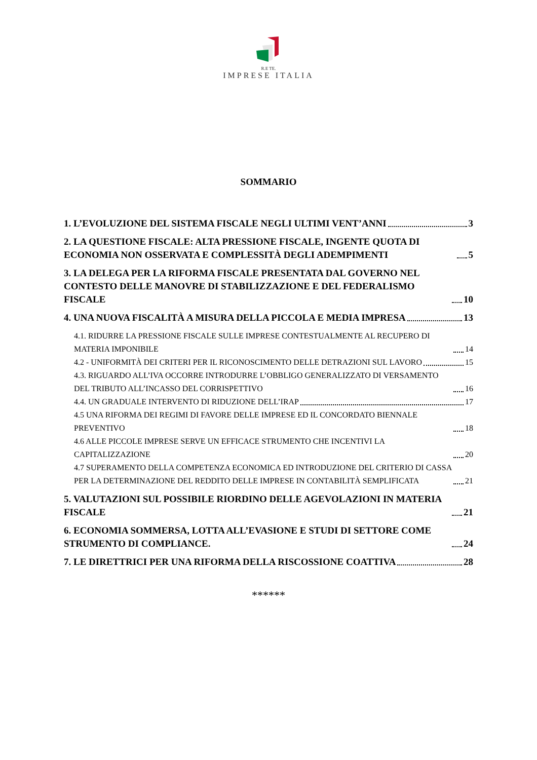R.E TE.
IMPRESE ITALIA
SOMMARIO
1. L’EVOLUZIONE DEL SISTEMA FISCALE NEGLI ULTIMI VENT’ANNI 3
2. LA QUESTIONE FISCALE: ALTA PRESSIONE FISCALE, INGENTE QUOTA DI ECONOMIA NON OSSERVATA E COMPLESSITÀ DEGLI ADEMPIMENTI 5
3. LA DELEGA PER LA RIFORMA FISCALE PRESENTATA DAL GOVERNO NEL CONTESTO DELLE MANOVRE DI STABILIZZAZIONE E DEL FEDERALISMO FISCALE 10
4. UNA NUOVA FISCALITÀ A MISURA DELLA PICCOLA E MEDIA IMPRESA 13
4.1. RIDURRE LA PRESSIONE FISCALE SULLE IMPRESE CONTESTUALMENTE AL RECUPERO DI MATERIA IMPONIBILE 14
4.2 - UNIFORMITÀ DEI CRITERI PER IL RICONOSCIMENTO DELLE DETRAZIONI SUL LAVORO 15
4.3. RIGUARDO ALL’IVA OCCORRE INTRODURRE L’OBBLIGO GENERALIZZATO DI VERSAMENTO DEL TRIBUTO ALL’INCASSO DEL CORRISPETTIVO 16
4.4. UN GRADUALE INTERVENTO DI RIDUZIONE DELL’IRAP 17
4.5 UNA RIFORMA DEI REGIMI DI FAVORE DELLE IMPRESE ED IL CONCORDATO BIENNALE PREVENTIVO 18
4.6 ALLE PICCOLE IMPRESE SERVE UN EFFICACE STRUMENTO CHE INCENTIVI LA CAPITALIZZAZIONE 20
4.7 SUPERAMENTO DELLA COMPETENZA ECONOMICA ED INTRODUZIONE DEL CRITERIO DI CASSA PER LA DETERMINAZIONE DEL REDDITO DELLE IMPRESE IN CONTABILITÀ SEMPLIFICATA 21
5. VALUTAZIONI SUL POSSIBILE RIORDINO DELLE AGEVOLAZIONI IN MATERIA FISCALE 21
6. ECONOMIA SOMMERSA, LOTTA ALL’EVASIONE E STUDI DI SETTORE COME STRUMENTO DI COMPLIANCE. 24
7. LE DIRETTRICI PER UNA RIFORMA DELLA RISCOSSIONE COATTIVA 28
******